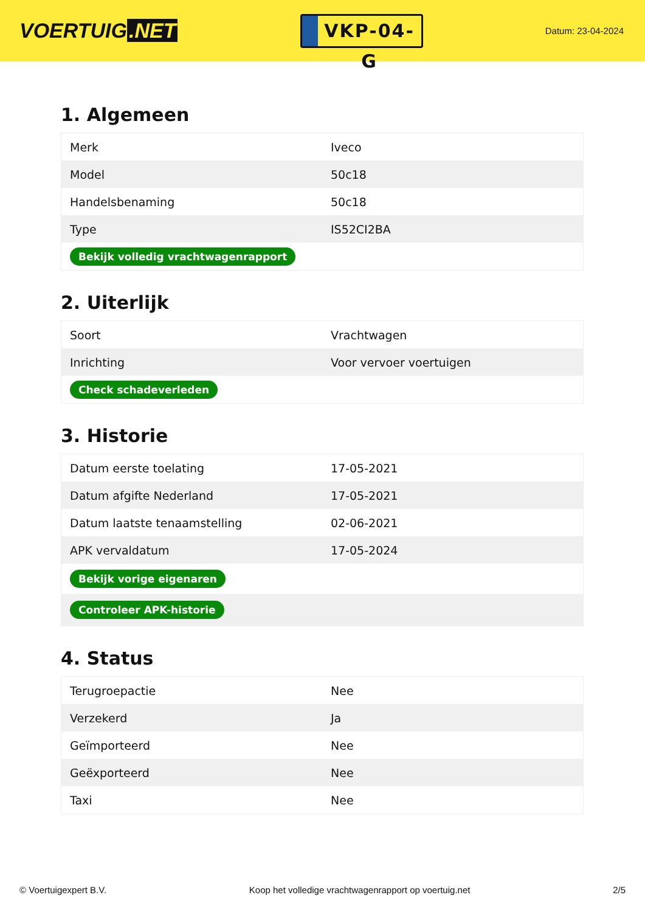VOERTUIG.NET
VKP-04-G
Datum: 23-04-2024
1. Algemeen
| Merk | Iveco |
| Model | 50c18 |
| Handelsbenaming | 50c18 |
| Type | IS52CI2BA |
| Bekijk volledig vrachtwagenrapport | |
2. Uiterlijk
| Soort | Vrachtwagen |
| Inrichting | Voor vervoer voertuigen |
| Check schadeverleden | |
3. Historie
| Datum eerste toelating | 17-05-2021 |
| Datum afgifte Nederland | 17-05-2021 |
| Datum laatste tenaamstelling | 02-06-2021 |
| APK vervaldatum | 17-05-2024 |
| Bekijk vorige eigenaren | |
| Controleer APK-historie | |
4. Status
| Terugroepactie | Nee |
| Verzekerd | Ja |
| Geïmporteerd | Nee |
| Geëxporteerd | Nee |
| Taxi | Nee |
© Voertuigexpert B.V. Koop het volledige vrachtwagenrapport op voertuig.net 2/5